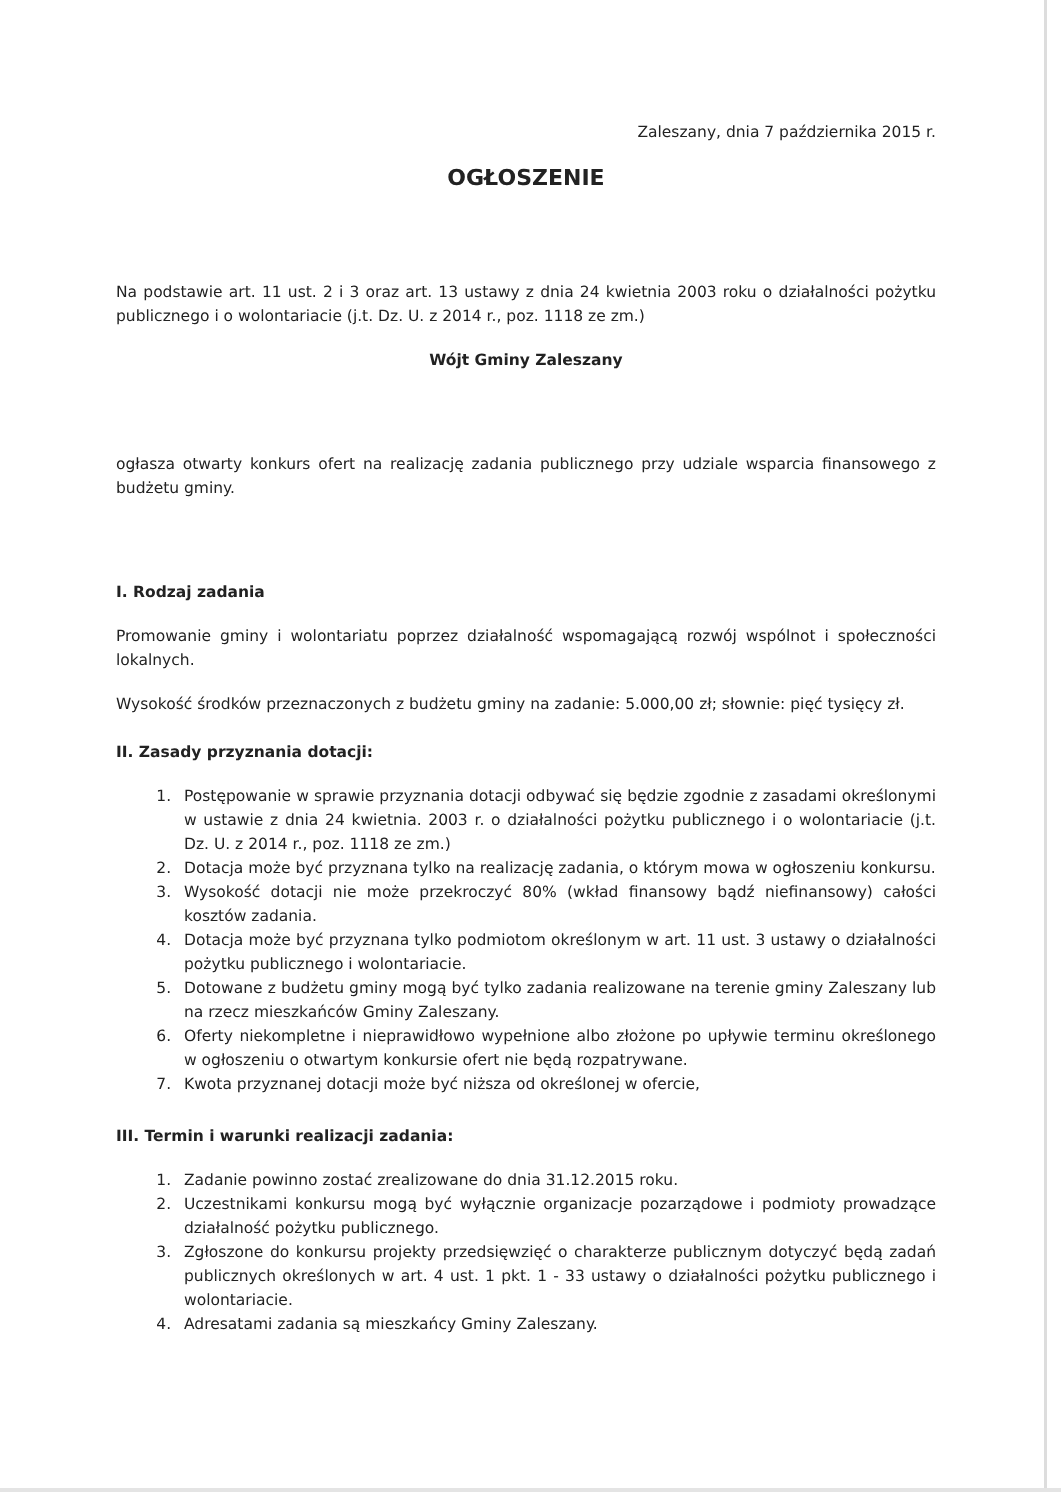Zaleszany, dnia 7 października 2015 r.
OGŁOSZENIE
Na podstawie art. 11 ust. 2 i 3 oraz art. 13 ustawy z dnia 24 kwietnia 2003 roku o działalności pożytku publicznego i o wolontariacie (j.t. Dz. U. z 2014 r., poz. 1118 ze zm.)
Wójt Gminy Zaleszany
ogłasza otwarty konkurs ofert na realizację zadania publicznego przy udziale wsparcia finansowego z budżetu gminy.
I. Rodzaj zadania
Promowanie gminy i wolontariatu poprzez działalność wspomagającą rozwój wspólnot i społeczności lokalnych.
Wysokość środków przeznaczonych z budżetu gminy na zadanie: 5.000,00 zł; słownie: pięć tysięcy zł.
II. Zasady przyznania dotacji:
1. Postępowanie w sprawie przyznania dotacji odbywać się będzie zgodnie z zasadami określonymi w ustawie z dnia 24 kwietnia. 2003 r. o działalności pożytku publicznego i o wolontariacie (j.t. Dz. U. z 2014 r., poz. 1118 ze zm.)
2. Dotacja może być przyznana tylko na realizację zadania, o którym mowa w ogłoszeniu konkursu.
3. Wysokość dotacji nie może przekroczyć 80% (wkład finansowy bądź niefinansowy) całości kosztów zadania.
4. Dotacja może być przyznana tylko podmiotom określonym w art. 11 ust. 3 ustawy o działalności pożytku publicznego i wolontariacie.
5. Dotowane z budżetu gminy mogą być tylko zadania realizowane na terenie gminy Zaleszany lub na rzecz mieszkańców Gminy Zaleszany.
6. Oferty niekompletne i nieprawidłowo wypełnione albo złożone po upływie terminu określonego w ogłoszeniu o otwartym konkursie ofert nie będą rozpatrywane.
7. Kwota przyznanej dotacji może być niższa od określonej w ofercie,
III. Termin i warunki realizacji zadania:
1. Zadanie powinno zostać zrealizowane do dnia 31.12.2015 roku.
2. Uczestnikami konkursu mogą być wyłącznie organizacje pozarządowe i podmioty prowadzące działalność pożytku publicznego.
3. Zgłoszone do konkursu projekty przedsięwzięć o charakterze publicznym dotyczyć będą zadań publicznych określonych w art. 4 ust. 1 pkt. 1 - 33 ustawy o działalności pożytku publicznego i wolontariacie.
4. Adresatami zadania są mieszkańcy Gminy Zaleszany.